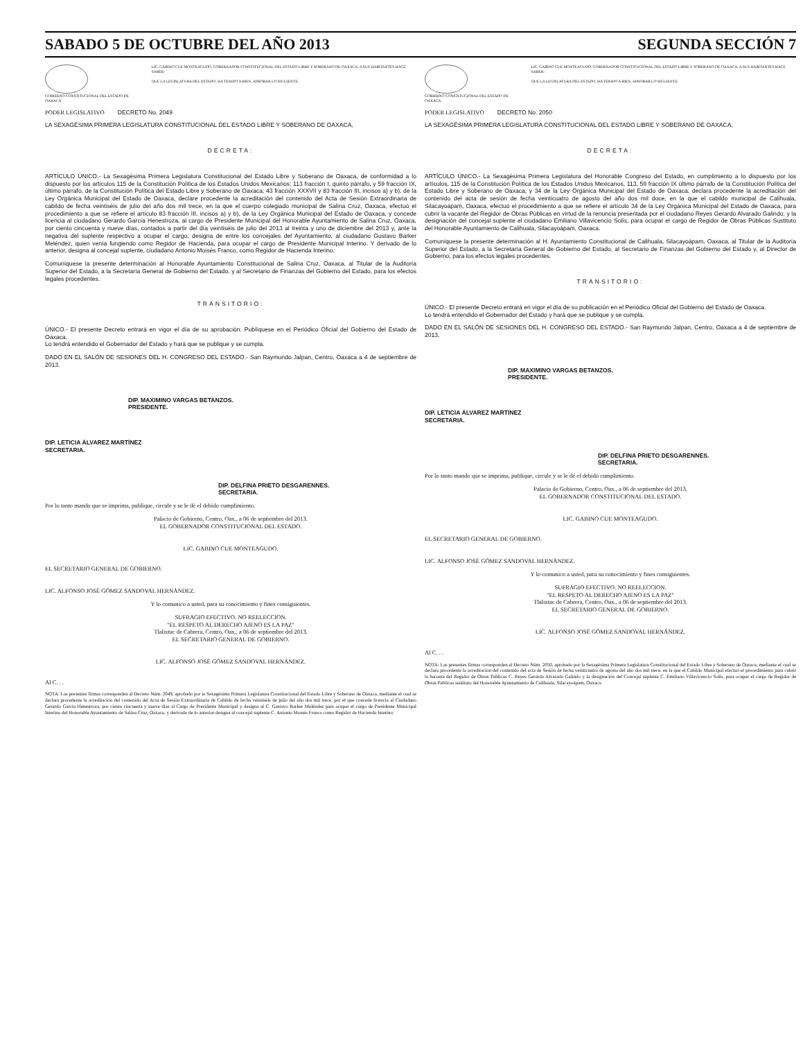SABADO 5 DE OCTUBRE DEL AÑO 2013 SEGUNDA SECCIÓN 7
GOBIERNO CONSTITUCIONAL DEL ESTADO DE OAXACA
LIC. GABINO CUE MONTEAGUDO, GOBERNADOR CONSTITUCIONAL DEL ESTADO LIBRE Y SOBERANO DE OAXACA, A SUS HABITANTES HACE SABER:
QUE LA LEGISLATURA DEL ESTADO, HA TENIDO A BIEN, APROBAR LO SIGUIENTE:
PODER LEGISLATIVO DECRETO No. 2049
LA SEXAGÉSIMA PRIMERA LEGISLATURA CONSTITUCIONAL DEL ESTADO LIBRE Y SOBERANO DE OAXACA,
DECRETA:
ARTÍCULO ÚNICO.- La Sexagésima Primera Legislatura Constitucional del Estado Libre y Soberano de Oaxaca, de conformidad a lo dispuesto por los artículos 115 de la Constitución Política de los Estados Unidos Mexicanos; 113 fracción I, quinto párrafo, y 59 fracción IX, último párrafo, de la Constitución Política del Estado Libre y Soberano de Oaxaca; 43 fracción XXXVII y 83 fracción III, incisos a) y b), de la Ley Orgánica Municipal del Estado de Oaxaca, declare procedente la acreditación del contenido del Acta de Sesión Extraordinaria de cabildo de fecha veintiséis de julio del año dos mil trece, en la que el cuerpo colegiado municipal de Salina Cruz, Oaxaca, efectuó el procedimiento a que se refiere el artículo 83 fracción III, incisos a) y b), de la Ley Orgánica Municipal del Estado de Oaxaca, y concede licencia al ciudadano Gerardo García Henestroza, al cargo de Presidente Municipal del Honorable Ayuntamiento de Salina Cruz, Oaxaca, por ciento cincuenta y nueve días, contados a partir del día veintiséis de julio del 2013 al treinta y uno de diciembre del 2013 y, ante la negativa del suplente respectivo a ocupar el cargo, designa de entre los concejales del Ayuntamiento, al ciudadano Gustavo Barker Meléndez, quien venía fungiendo como Regidor de Hacienda, para ocupar el cargo de Presidente Municipal Interino. Y derivado de lo anterior, designa al concejal suplente, ciudadano Antonio Moisés Franco, como Regidor de Hacienda Interino.
Comuníquese la presente determinación al Honorable Ayuntamiento Constitucional de Salina Cruz, Oaxaca, al Titular de la Auditoría Superior del Estado, a la Secretaría General de Gobierno del Estado, y al Secretario de Finanzas del Gobierno del Estado, para los efectos legales procedentes.
TRANSITORIO:
ÚNICO.- El presente Decreto entrará en vigor el día de su aprobación. Publíquese en el Periódico Oficial del Gobierno del Estado de Oaxaca.
Lo tendrá entendido el Gobernador del Estado y hará que se publique y se cumpla.
DADO EN EL SALÓN DE SESIONES DEL H. CONGRESO DEL ESTADO.- San Raymundo Jalpan, Centro, Oaxaca a 4 de septiembre de 2013.
DIP. MAXIMINO VARGAS BETANZOS.
PRESIDENTE.
DIP. LETICIA ÁLVAREZ MARTÍNEZ
SECRETARIA.
DIP. DELFINA PRIETO DESGARENNES.
SECRETARIA.
Por lo tanto mando que se imprima, publique, circule y se le dé el debido cumplimiento.
Palacio de Gobierno, Centro, Oax., a 06 de septiembre del 2013.
EL GOBERNADOR CONSTITUCIONAL DEL ESTADO.
LIC. GABINO CUE MONTEAGUDO.
EL SECRETARIO GENERAL DE GOBIERNO.
LIC. ALFONSO JOSÉ GÓMEZ SANDOVAL HERNÁNDEZ.
Y lo comunico a usted, para su conocimiento y fines consiguientes.
SUFRAGIO EFECTIVO. NO REELECCION.
"EL RESPETO AL DERECHO AJENO ES LA PAZ"
Tlalixtac de Cabrera, Centro, Oax., a 06 de septiembre del 2013.
EL SECRETARIO GENERAL DE GOBIERNO.
LIC. ALFONSO JOSÉ GÓMEZ SANDOVAL HERNÁNDEZ.
Al C. . .
NOTA: Las presentes firmas corresponden al Decreto Núm. 2049, aprobado por la Sexagésima Primera Legislatura Constitucional del Estado Libre y Soberano de Oaxaca, mediante el cual se declara procedente la acreditación del contenido del Acta de Sesión Extraordinaria de Cabildo de fecha veintiséis de julio del año dos mil trece, por el que concede licencia al Ciudadano Gerardo García Henestroza, por ciento cincuenta y nueve días al Cargo de Presidente Municipal y designa al C. Gustavo Barker Meléndez para ocupar el cargo de Presidente Municipal Interino del Honorable Ayuntamiento de Salina Cruz, Oaxaca, y derivado de lo anterior designa al concejal suplente C. Antonio Moisés Franco como Regidor de Hacienda Interino.
GOBIERNO CONSTITUCIONAL DEL ESTADO DE OAXACA
LIC. GABINO CUE MONTEAGUDO, GOBERNADOR CONSTITUCIONAL DEL ESTADO LIBRE Y SOBERANO DE OAXACA, A SUS HABITANTES HACE SABER:
QUE LA LEGISLATURA DEL ESTADO, HA TENIDO A BIEN, APROBAR LO SIGUIENTE:
PODER LEGISLATIVO DECRETO No. 2050
LA SEXAGÉSIMA PRIMERA LEGISLATURA CONSTITUCIONAL DEL ESTADO LIBRE Y SOBERANO DE OAXACA,
DECRETA:
ARTÍCULO ÚNICO.- La Sexagésima Primera Legislatura del Honorable Congreso del Estado, en cumplimiento a lo dispuesto por los artículos, 115 de la Constitución Política de los Estados Unidos Mexicanos, 113, 59 fracción IX último párrafo de la Constitución Política del Estado Libre y Soberano de Oaxaca, y 34 de la Ley Orgánica Municipal del Estado de Oaxaca, declara procedente la acreditación del contenido del acta de sesión de fecha veinticuatro de agosto del año dos mil doce, en la que el cabildo municipal de Calihuala, Silacayoápam, Oaxaca, efectuó el procedimiento a que se refiere el artículo 34 de la Ley Orgánica Municipal del Estado de Oaxaca, para cubrir la vacante del Regidor de Obras Públicas en virtud de la renuncia presentada por el ciudadano Reyes Gerardo Alvarado Galindo; y la designación del concejal suplente el ciudadano Emiliano Villavicencio Solís, para ocupar el cargo de Regidor de Obras Públicas Sustituto del Honorable Ayuntamiento de Calihuala, Silacayoápam, Oaxaca.
Comuníquese la presente determinación al H. Ayuntamiento Constitucional de Calihuala, Silacayoápam, Oaxaca, al Titular de la Auditoría Superior del Estado, a la Secretaría General de Gobierno del Estado, al Secretario de Finanzas del Gobierno del Estado y, al Director de Gobierno, para los efectos legales procedentes.
TRANSITORIO:
ÚNICO.- El presente Decreto entrará en vigor el día de su publicación en el Periódico Oficial del Gobierno del Estado de Oaxaca.
Lo tendrá entendido el Gobernador del Estado y hará que se publique y se cumpla.
DADO EN EL SALÓN DE SESIONES DEL H. CONGRESO DEL ESTADO.- San Raymundo Jalpan, Centro, Oaxaca a 4 de septiembre de 2013.
DIP. MAXIMINO VARGAS BETANZOS.
PRESIDENTE.
DIP. LETICIA ÁLVAREZ MARTÍNEZ
SECRETARIA.
DIP. DELFINA PRIETO DESGARENNES.
SECRETARIA.
Por lo tanto mando que se imprima, publique, circule y se le dé el debido cumplimiento.
Palacio de Gobierno, Centro, Oax., a 06 de septiembre del 2013.
EL GOBERNADOR CONSTITUCIONAL DEL ESTADO.
LIC. GABINO CUE MONTEAGUDO.
EL SECRETARIO GENERAL DE GOBIERNO.
LIC. ALFONSO JOSÉ GÓMEZ SANDOVAL HERNÁNDEZ.
Y lo comunico a usted, para su conocimiento y fines consiguientes.
SUFRAGIO EFECTIVO. NO REELECCION.
"EL RESPETO AL DERECHO AJENO ES LA PAZ"
Tlalixtac de Cabrera, Centro, Oax., a 06 de septiembre del 2013.
EL SECRETARIO GENERAL DE GOBIERNO.
LIC. ALFONSO JOSÉ GÓMEZ SANDOVAL HERNÁNDEZ.
Al C. . .
NOTA: Las presentes firmas corresponden al Decreto Núm. 2050, aprobado por la Sexagésima Primera Legislatura Constitucional del Estado Libre y Soberano de Oaxaca, mediante el cual se declara procedente la acreditación del contenido del acta de Sesión de fecha veinticuatro de agosto del año dos mil trece, en la que el Cabildo Municipal efectuó el procedimiento para cubrir la bacante del Regidor de Obras Publicas C. Reyes Gerardo Alvarado Galindo y la designación del Concejal suplente C. Emiliano Villavicencio Solís, para ocupar el cargo de Regidor de Obras Publicas sustituto del Honorable Ayuntamiento de Calihuala, Silacayoápam, Oaxaca.